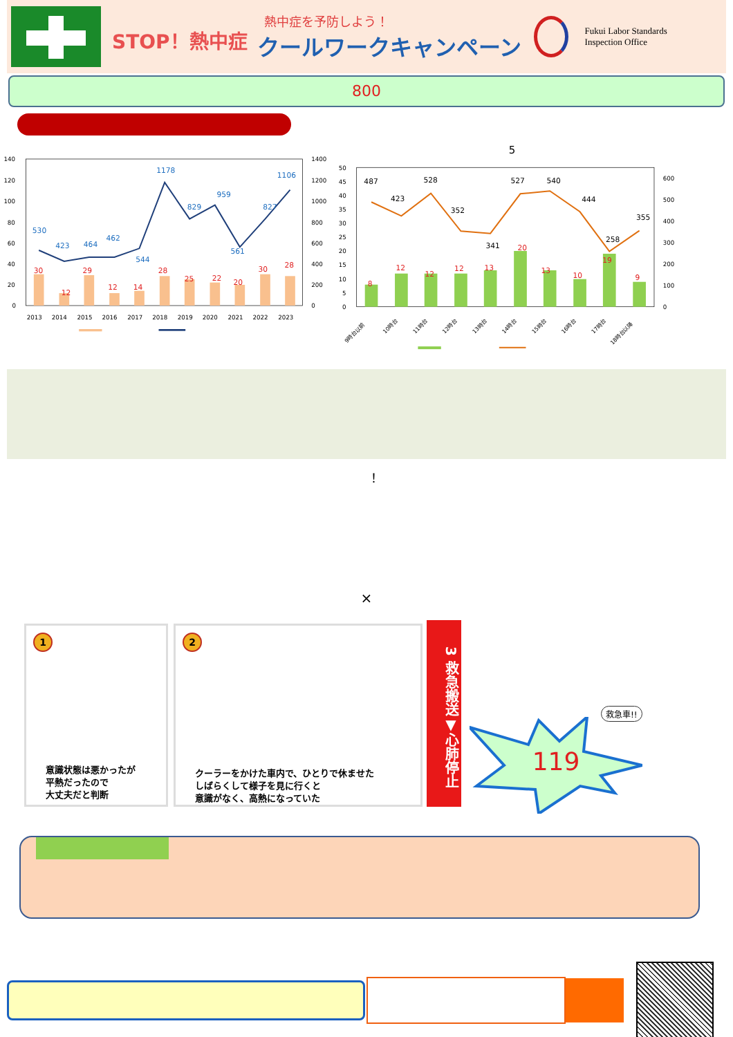STOP！熱中症
熱中症を予防しよう！
クールワークキャンペーン
Fukui Labor Standards
Inspection Office
800
140
120
100
80
60
40
20
0
1400
1200
1000
800
600
400
200
0
2013
2014
2015
2016
2017
2018
2019
2020
2021
2022
2023
530
423
464
462
544
1178
829
959
561
827
1106
30
12
29
12
14
28
25
22
20
30
28
5
50
45
40
35
30
25
20
15
10
5
0
600
500
400
300
200
100
0
487
423
528
352
341
527
540
444
258
355
8
12
12
12
13
20
13
10
19
9
9時台以前
10時台
11時台
12時台
13時台
14時台
15時台
16時台
17時台
18時台以降
！
×
1
意識状態は悪かったが
平熱だったので
大丈夫だと判断
2
クーラーをかけた車内で、ひとりで休ませた
しばらくして様子を見に行くと
意識がなく、高熱になっていた
3 救急搬送▼心肺停止
119
救急車!!